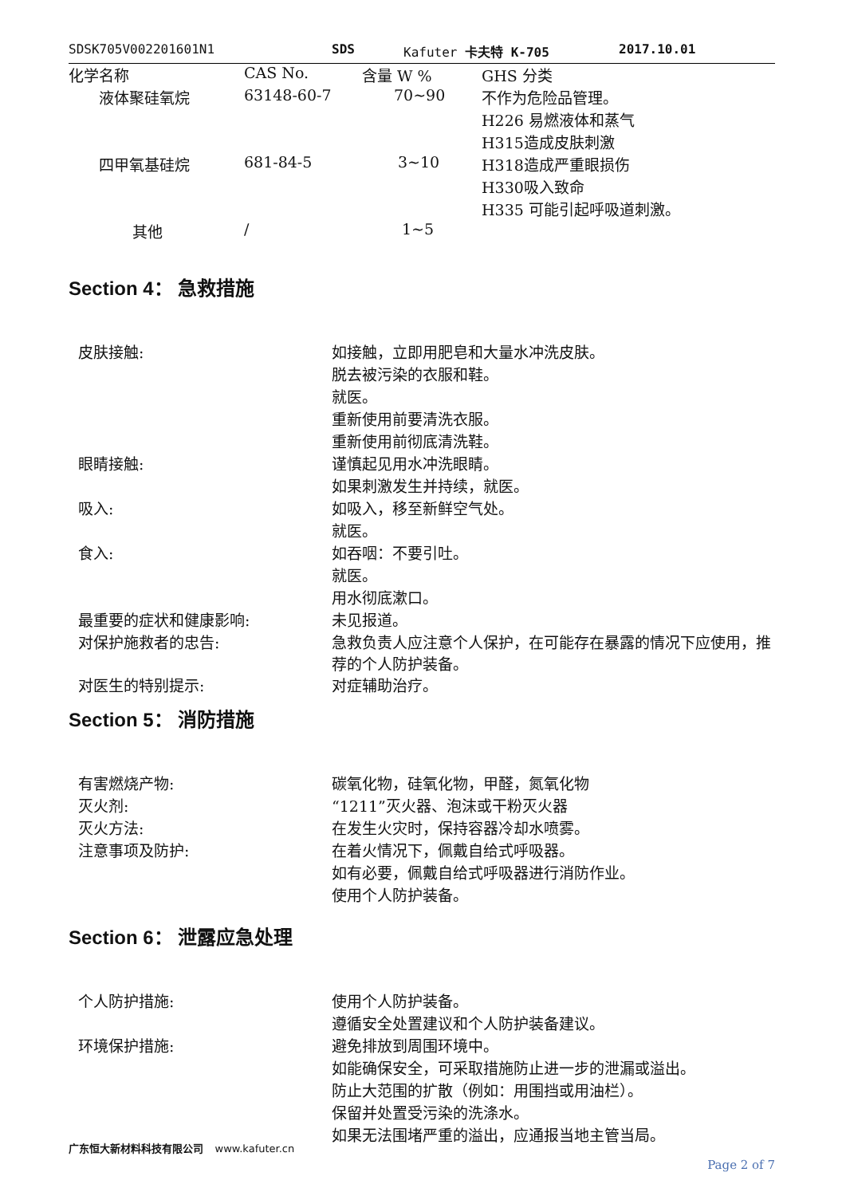SDSK705V002201601N1 SDS Kafuter 卡夫特 K-705 2017.10.01
| 化学名称 | CAS No. | 含量 W % | GHS 分类 |
| --- | --- | --- | --- |
| 液体聚硅氧烷 | 63148-60-7 | 70~90 | 不作为危险品管理。 |
| | | | H226 易燃液体和蒸气 |
| | | | H315造成皮肤刺激 |
| 四甲氧基硅烷 | 681-84-5 | 3~10 | H318造成严重眼损伤 |
| | | | H330吸入致命 |
| | | | H335 可能引起呼吸道刺激。 |
| 其他 | / | 1~5 | |
Section 4： 急救措施
| 皮肤接触: | 如接触，立即用肥皂和大量水冲洗皮肤。 |
| | 脱去被污染的衣服和鞋。 |
| | 就医。 |
| | 重新使用前要清洗衣服。 |
| | 重新使用前彻底清洗鞋。 |
| 眼睛接触: | 谨慎起见用水冲洗眼睛。 |
| | 如果刺激发生并持续，就医。 |
| 吸入: | 如吸入，移至新鲜空气处。 |
| | 就医。 |
| 食入: | 如吞咽：不要引吐。 |
| | 就医。 |
| | 用水彻底漱口。 |
| 最重要的症状和健康影响: | 未见报道。 |
| 对保护施救者的忠告: | 急救负责人应注意个人保护，在可能存在暴露的情况下应使用，推荐的个人防护装备。 |
| 对医生的特别提示: | 对症辅助治疗。 |
Section 5： 消防措施
| 有害燃烧产物: | 碳氧化物，硅氧化物，甲醛，氮氧化物 |
| 灭火剂: | “1211”灭火器、泡沫或干粉灭火器 |
| 灭火方法: | 在发生火灾时，保持容器冷却水喷雾。 |
| 注意事项及防护: | 在着火情况下，佩戴自给式呼吸器。 |
| | 如有必要，佩戴自给式呼吸器进行消防作业。 |
| | 使用个人防护装备。 |
Section 6： 泄露应急处理
| 个人防护措施: | 使用个人防护装备。 |
| | 遵循安全处置建议和个人防护装备建议。 |
| 环境保护措施: | 避免排放到周围环境中。 |
| | 如能确保安全，可采取措施防止进一步的泄漏或溢出。 |
| | 防止大范围的扩散（例如：用围挡或用油栏）。 |
| | 保留并处置受污染的洗涤水。 |
| | 如果无法围堵严重的溢出，应通报当地主管当局。 |
广东恒大新材料科技有限公司 www.kafuter.cn
Page 2 of 7